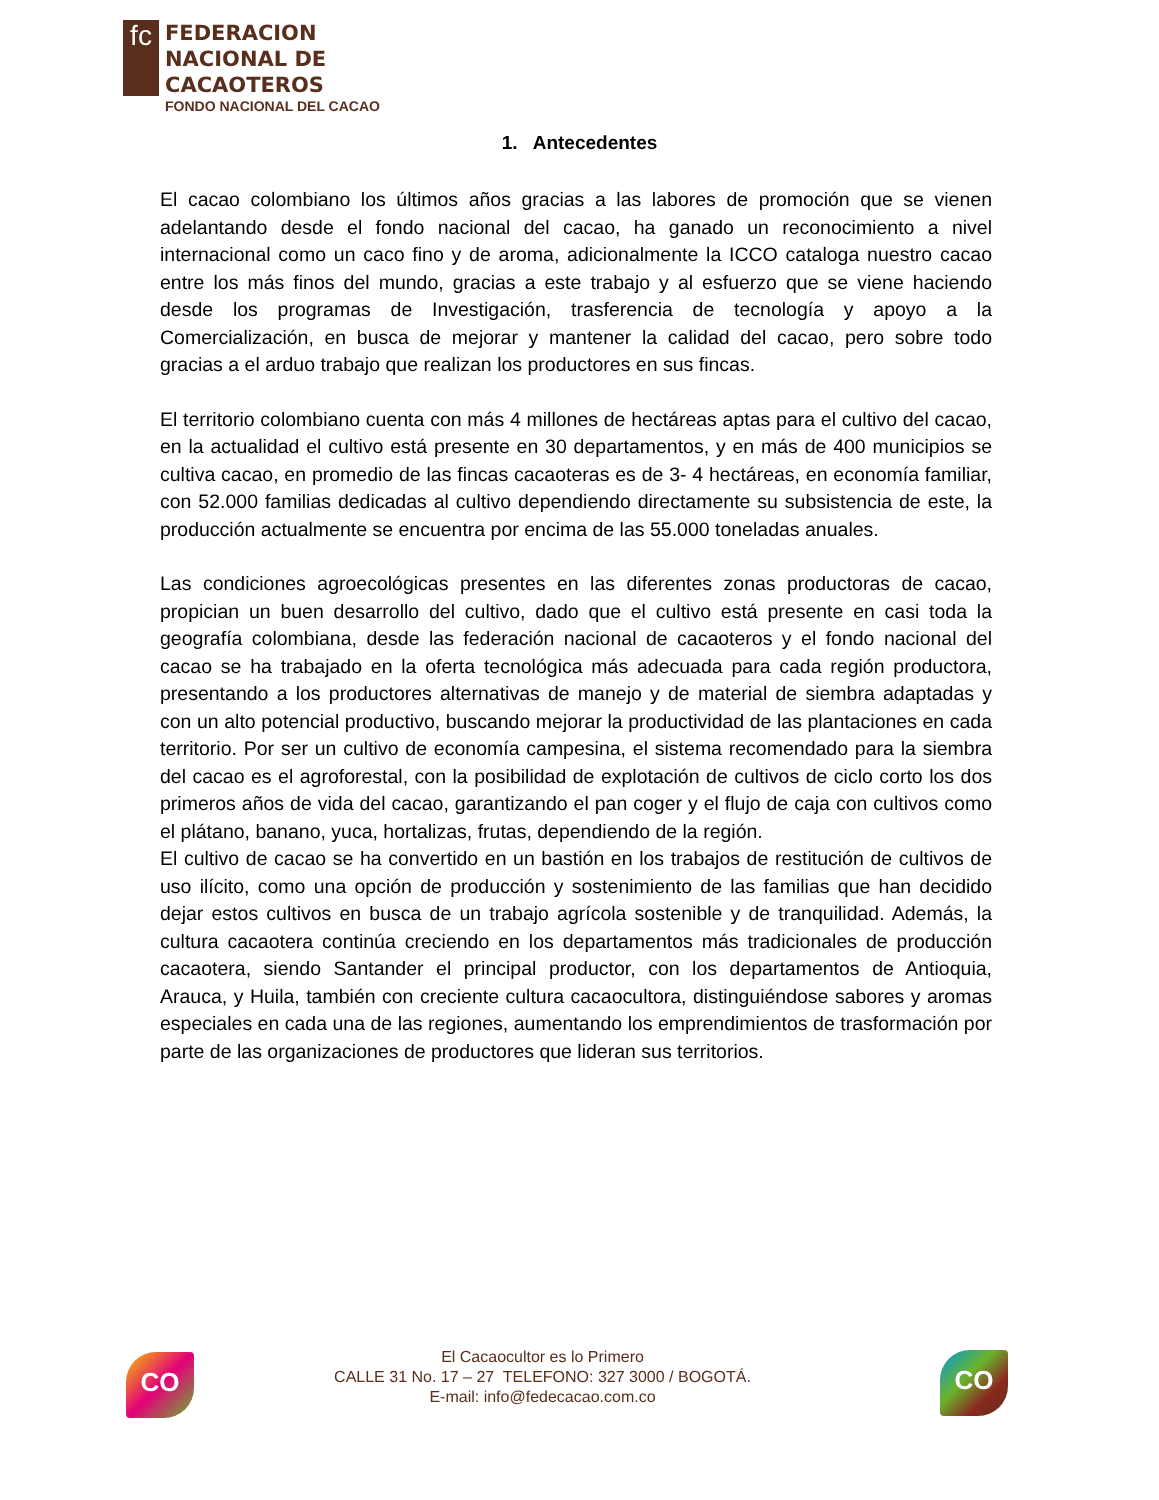fc
FEDERACION
NACIONAL DE
CACAOTEROS
FONDO NACIONAL DEL CACAO
1. Antecedentes
El cacao colombiano los últimos años gracias a las labores de promoción que se vienen adelantando desde el fondo nacional del cacao, ha ganado un reconocimiento a nivel internacional como un caco fino y de aroma, adicionalmente la ICCO cataloga nuestro cacao entre los más finos del mundo, gracias a este trabajo y al esfuerzo que se viene haciendo desde los programas de Investigación, trasferencia de tecnología y apoyo a la Comercialización, en busca de mejorar y mantener la calidad del cacao, pero sobre todo gracias a el arduo trabajo que realizan los productores en sus fincas.
El territorio colombiano cuenta con más 4 millones de hectáreas aptas para el cultivo del cacao, en la actualidad el cultivo está presente en 30 departamentos, y en más de 400 municipios se cultiva cacao, en promedio de las fincas cacaoteras es de 3- 4 hectáreas, en economía familiar, con 52.000 familias dedicadas al cultivo dependiendo directamente su subsistencia de este, la producción actualmente se encuentra por encima de las 55.000 toneladas anuales.
Las condiciones agroecológicas presentes en las diferentes zonas productoras de cacao, propician un buen desarrollo del cultivo, dado que el cultivo está presente en casi toda la geografía colombiana, desde las federación nacional de cacaoteros y el fondo nacional del cacao se ha trabajado en la oferta tecnológica más adecuada para cada región productora, presentando a los productores alternativas de manejo y de material de siembra adaptadas y con un alto potencial productivo, buscando mejorar la productividad de las plantaciones en cada territorio. Por ser un cultivo de economía campesina, el sistema recomendado para la siembra del cacao es el agroforestal, con la posibilidad de explotación de cultivos de ciclo corto los dos primeros años de vida del cacao, garantizando el pan coger y el flujo de caja con cultivos como el plátano, banano, yuca, hortalizas, frutas, dependiendo de la región.
El cultivo de cacao se ha convertido en un bastión en los trabajos de restitución de cultivos de uso ilícito, como una opción de producción y sostenimiento de las familias que han decidido dejar estos cultivos en busca de un trabajo agrícola sostenible y de tranquilidad. Además, la cultura cacaotera continúa creciendo en los departamentos más tradicionales de producción cacaotera, siendo Santander el principal productor, con los departamentos de Antioquia, Arauca, y Huila, también con creciente cultura cacaocultora, distinguiéndose sabores y aromas especiales en cada una de las regiones, aumentando los emprendimientos de trasformación por parte de las organizaciones de productores que lideran sus territorios.
CO
El Cacaocultor es lo Primero
CALLE 31 No. 17 – 27 TELEFONO: 327 3000 / BOGOTÁ.
E-mail: info@fedecacao.com.co
CO